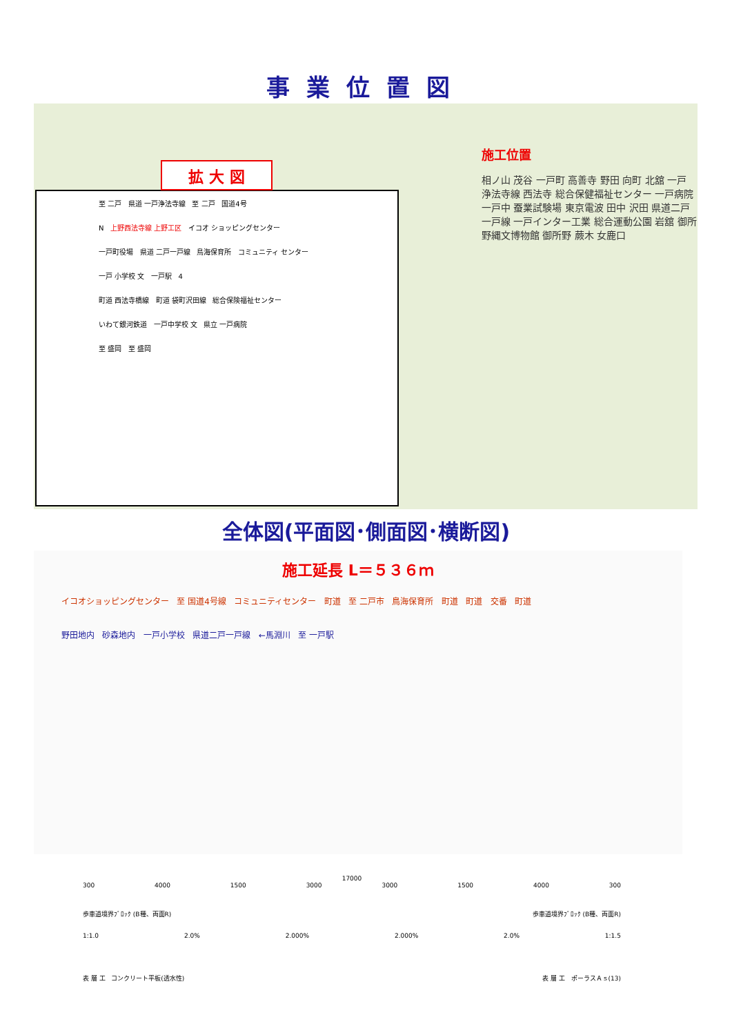事業位置図
拡 大 図
至 二戸 県道 一戸浄法寺線 至 二戸 国道4号
N 上野西法寺線 上野工区 イコオ ショッピングセンター
一戸町役場 県道 二戸一戸線 鳥海保育所 コミュニティ センター
一戸 小学校 文 一戸駅 4
町道 西法寺橋線 町道 袋町沢田線 総合保険福祉センター
いわて銀河鉄道 一戸中学校 文 県立 一戸病院
至 盛岡 至 盛岡
施工位置
相ノ山 茂谷 一戸町 高善寺 野田 向町 北舘 一戸 浄法寺線 西法寺 総合保健福祉センター 一戸病院 一戸中 蚕業試験場 東京電波 田中 沢田 県道二戸一戸線 一戸インター工業 総合運動公園 岩舘 御所野縄文博物館 御所野 蕨木 女鹿口
全体図(平面図･側面図･横断図)
施工延長 L＝５３６ｍ
イコオショッピングセンター 至 国道4号線 コミュニティセンター 町道 至 二戸市 鳥海保育所 町道 町道 交番 町道
野田地内 砂森地内 一戸小学校 県道二戸一戸線 ←馬淵川 至 一戸駅
17000
300 4000 1500 3000 3000 1500 4000 300
歩車道境界ﾌﾞﾛｯｸ (B種、両面R) 歩車道境界ﾌﾞﾛｯｸ (B種、両面R)
1:1.0 2.0% 2.000% 2.000% 2.0% 1:1.5
表 層 工 コンクリート平板(透水性) 表 層 工 ポーラスＡｓ(13)